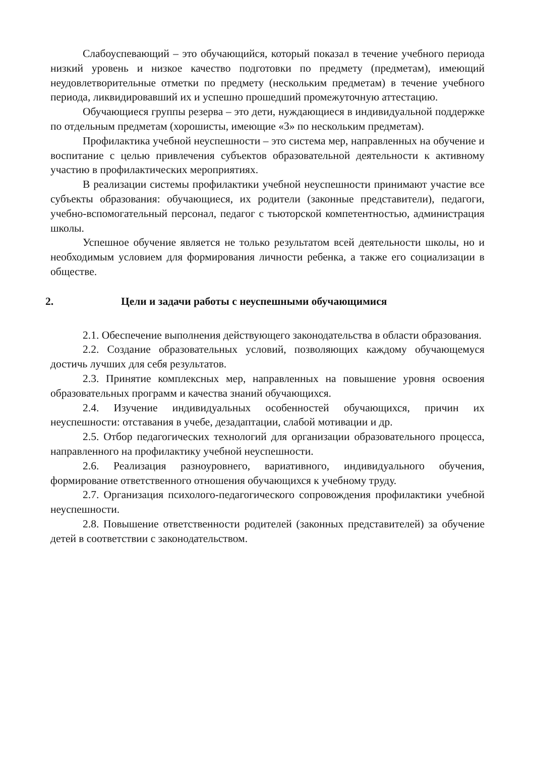Слабоуспевающий – это обучающийся, который показал в течение учебного периода низкий уровень и низкое качество подготовки по предмету (предметам), имеющий неудовлетворительные отметки по предмету (нескольким предметам) в течение учебного периода, ликвидировавший их и успешно прошедший промежуточную аттестацию.
Обучающиеся группы резерва – это дети, нуждающиеся в индивидуальной поддержке по отдельным предметам (хорошисты, имеющие «3» по нескольким предметам).
Профилактика учебной неуспешности – это система мер, направленных на обучение и воспитание с целью привлечения субъектов образовательной деятельности к активному участию в профилактических мероприятиях.
В реализации системы профилактики учебной неуспешности принимают участие все субъекты образования: обучающиеся, их родители (законные представители), педагоги, учебно-вспомогательный персонал, педагог с тьюторской компетентностью, администрация школы.
Успешное обучение является не только результатом всей деятельности школы, но и необходимым условием для формирования личности ребенка, а также его социализации в обществе.
2. Цели и задачи работы с неуспешными обучающимися
2.1. Обеспечение выполнения действующего законодательства в области образования.
2.2. Создание образовательных условий, позволяющих каждому обучающемуся достичь лучших для себя результатов.
2.3. Принятие комплексных мер, направленных на повышение уровня освоения образовательных программ и качества знаний обучающихся.
2.4. Изучение индивидуальных особенностей обучающихся, причин их неуспешности: отставания в учебе, дезадаптации, слабой мотивации и др.
2.5. Отбор педагогических технологий для организации образовательного процесса, направленного на профилактику учебной неуспешности.
2.6. Реализация разноуровнего, вариативного, индивидуального обучения, формирование ответственного отношения обучающихся к учебному труду.
2.7. Организация психолого-педагогического сопровождения профилактики учебной неуспешности.
2.8. Повышение ответственности родителей (законных представителей) за обучение детей в соответствии с законодательством.